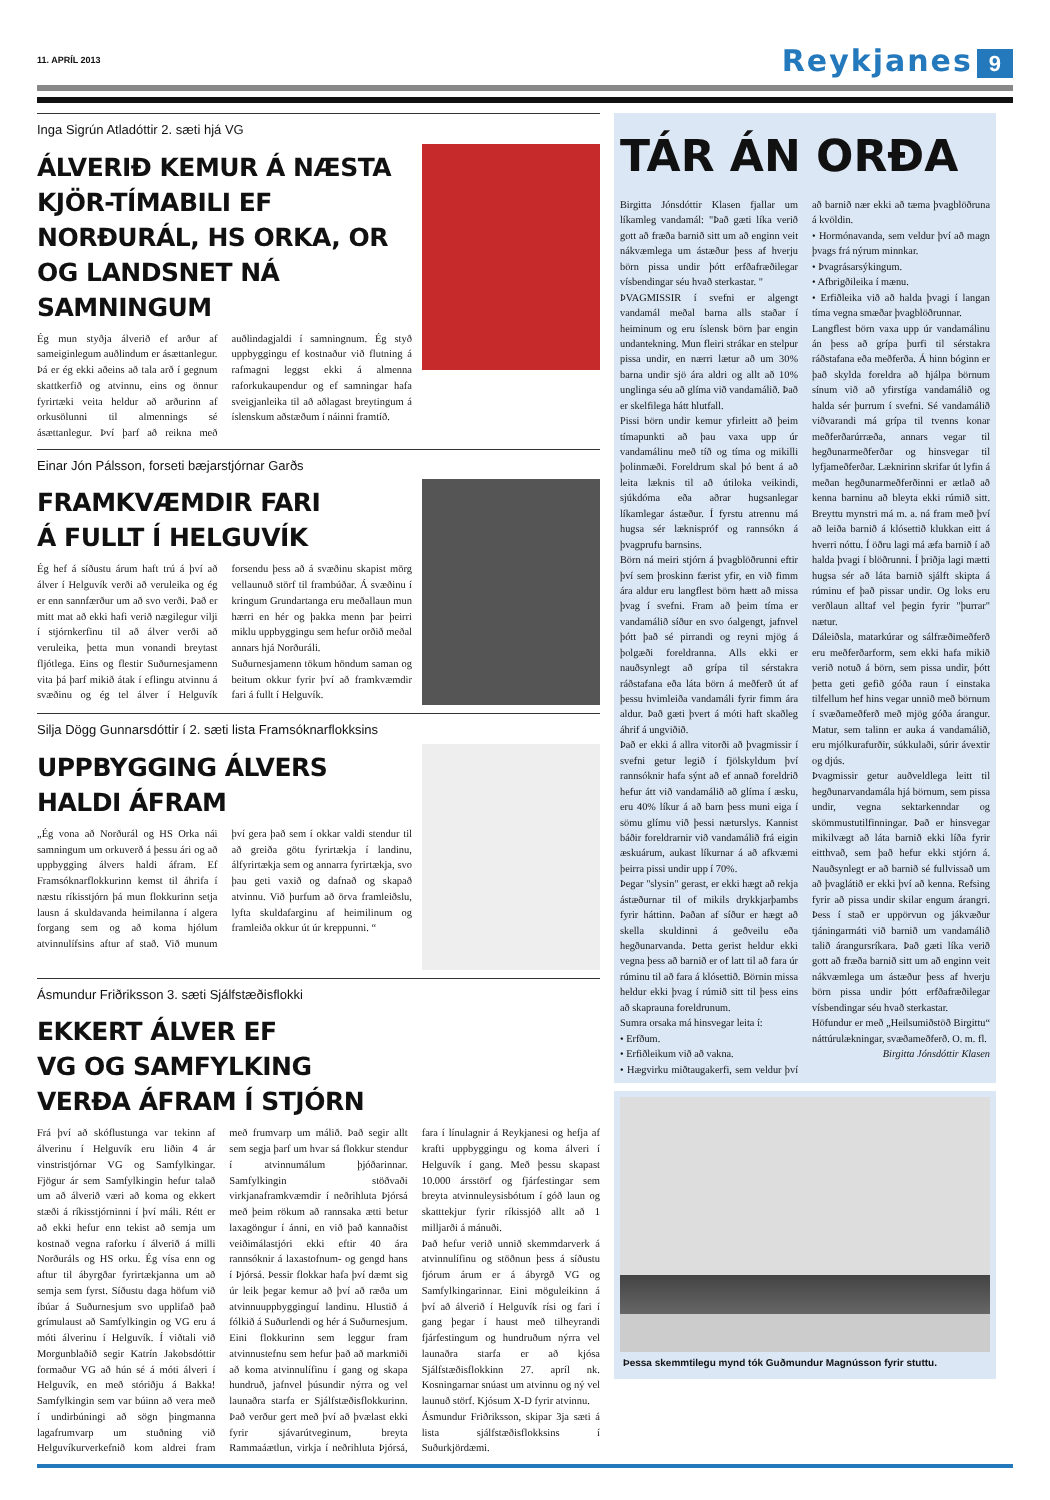11. APRÍL 2013 Reykjanes 9
Inga Sigrún Atladóttir 2. sæti hjá VG
ÁLVERIÐ KEMUR Á NÆSTA KJÖR-TÍMABILI EF NORÐURÁL, HS ORKA, OR OG LANDSNET NÁ SAMNINGUM
Ég mun styðja álverið ef arður af sameiginlegum auðlindum er ásættanlegur. Þá er ég ekki aðeins að tala arð í gegnum skattkerfið og atvinnu, eins og önnur fyrirtæki veita heldur að arðurinn af orkusölunni til almennings sé ásættanlegur. Því þarf að reikna með auðlindagjaldi í samningnum. Ég styð uppbyggingu ef kostnaður við flutning á rafmagni leggst ekki á almenna raforkukaupendur og ef samningar hafa sveigjanleika til að aðlagast breytingum á íslenskum aðstæðum í náinni framtíð.
Einar Jón Pálsson, forseti bæjarstjórnar Garðs
FRAMKVÆMDIR FARI
Á FULLT Í HELGUVÍK
Ég hef á síðustu árum haft trú á því að álver í Helguvík verði að veruleika og ég er enn sannfærður um að svo verði. Það er mitt mat að ekki hafi verið nægilegur vilji í stjórnkerfinu til að álver verði að veruleika, þetta mun vonandi breytast fljótlega. Eins og flestir Suðurnesjamenn vita þá þarf mikið átak í eflingu atvinnu á svæðinu og ég tel álver í Helguvík forsendu þess að á svæðinu skapist mörg vellaunuð störf til frambúðar. Á svæðinu í kringum Grundartanga eru meðallaun mun hærri en hér og þakka menn þar þeirri miklu uppbyggingu sem hefur orðið meðal annars hjá Norðuráli.
Suðurnesjamenn tökum höndum saman og beitum okkur fyrir því að framkvæmdir fari á fullt í Helguvík.
Silja Dögg Gunnarsdóttir í 2. sæti lista Framsóknarflokksins
UPPBYGGING ÁLVERS
HALDI ÁFRAM
„Ég vona að Norðurál og HS Orka nái samningum um orkuverð á þessu ári og að uppbygging álvers haldi áfram. Ef Framsóknarflokkurinn kemst til áhrifa í næstu ríkisstjórn þá mun flokkurinn setja lausn á skuldavanda heimilanna í algera forgang sem og að koma hjólum atvinnulífsins aftur af stað. Við munum því gera það sem í okkar valdi stendur til að greiða götu fyrirtækja í landinu, álfyrirtækja sem og annarra fyrirtækja, svo þau geti vaxið og dafnað og skapað atvinnu. Við þurfum að örva framleiðslu, lyfta skuldafarginu af heimilinum og framleiða okkur út úr kreppunni. “
Ásmundur Friðriksson 3. sæti Sjálfstæðisflokki
EKKERT ÁLVER EF
VG OG SAMFYLKING
VERÐA ÁFRAM Í STJÓRN
Frá því að skóflustunga var tekinn af álverinu í Helguvík eru liðin 4 ár vinstristjórnar VG og Samfylkingar. Fjögur ár sem Samfylkingin hefur talað um að álverið væri að koma og ekkert stæði á ríkisstjórninni í því máli. Rétt er að ekki hefur enn tekist að semja um kostnað vegna raforku í álverið á milli Norðuráls og HS orku. Ég vísa enn og aftur til ábyrgðar fyrirtækjanna um að semja sem fyrst. Síðustu daga höfum við íbúar á Suðurnesjum svo upplifað það grímulaust að Samfylkingin og VG eru á móti álverinu í Helguvík. Í viðtali við Morgunblaðið segir Katrín Jakobsdóttir formaður VG að hún sé á móti álveri í Helguvík, en með stóriðju á Bakka! Samfylkingin sem var búinn að vera með í undirbúningi að sögn þingmanna lagafrumvarp um stuðning við Helguvíkurverkefnið kom aldrei fram með frumvarp um málið. Það segir allt sem segja þarf um hvar sá flokkur stendur í atvinnumálum þjóðarinnar. Samfylkingin stöðvaði virkjanaframkvæmdir í neðrihluta Þjórsá með þeim rökum að rannsaka ætti betur laxagöngur í ánni, en við það kannaðist veiðimálastjóri ekki eftir 40 ára rannsóknir á laxastofnum- og gengd hans í Þjórsá. Þessir flokkar hafa því dæmt sig úr leik þegar kemur að því að ræða um atvinnuuppbygginguí landinu. Hlustið á fólkið á Suðurlendi og hér á Suðurnesjum.
Eini flokkurinn sem leggur fram atvinnustefnu sem hefur það að markmiði að koma atvinnulífinu í gang og skapa hundruð, jafnvel þúsundir nýrra og vel launaðra starfa er Sjálfstæðisflokkurinn. Það verður gert með því að þvælast ekki fyrir sjávarútveginum, breyta Rammaáætlun, virkja í neðrihluta Þjórsá, fara í línulagnir á Reykjanesi og hefja af krafti uppbyggingu og koma álveri í Helguvík í gang. Með þessu skapast 10.000 ársstörf og fjárfestingar sem breyta atvinnuleysisbótum í góð laun og skatttekjur fyrir ríkissjóð allt að 1 milljarði á mánuði.
Það hefur verið unnið skemmdarverk á atvinnulífinu og stöðnun þess á síðustu fjórum árum er á ábyrgð VG og Samfylkingarinnar. Eini möguleikinn á því að álverið í Helguvík rísi og fari í gang þegar í haust með tilheyrandi fjárfestingum og hundruðum nýrra vel launaðra starfa er að kjósa Sjálfstæðisflokkinn 27. apríl nk. Kosningarnar snúast um atvinnu og ný vel launuð störf. Kjósum X-D fyrir atvinnu.
Ásmundur Friðriksson, skipar 3ja sæti á lista sjálfstæðisflokksins í Suðurkjördæmi.
TÁR ÁN ORÐA
Birgitta Jónsdóttir Klasen fjallar um líkamleg vandamál: "Það gæti líka verið gott að fræða barnið sitt um að enginn veit nákvæmlega um ástæður þess af hverju börn pissa undir þótt erfðafræðilegar vísbendingar séu hvað sterkastar. "
ÞVAGMISSIR í svefni er algengt vandamál meðal barna alls staðar í heiminum og eru íslensk börn þar engin undantekning. Mun fleiri strákar en stelpur pissa undir, en nærri lætur að um 30% barna undir sjö ára aldri og allt að 10% unglinga séu að glíma við vandamálið. Það er skelfilega hátt hlutfall.
Pissi börn undir kemur yfirleitt að þeim tímapunkti að þau vaxa upp úr vandamálinu með tíð og tíma og mikilli þolinmæði. Foreldrum skal þó bent á að leita læknis til að útiloka veikindi, sjúkdóma eða aðrar hugsanlegar líkamlegar ástæður. Í fyrstu atrennu má hugsa sér læknispróf og rannsókn á þvagprufu barnsins.
Börn ná meiri stjórn á þvagblöðrunni eftir því sem þroskinn færist yfir, en við fimm ára aldur eru langflest börn hætt að missa þvag í svefni. Fram að þeim tíma er vandamálið síður en svo óalgengt, jafnvel þótt það sé pirrandi og reyni mjög á þolgæði foreldranna. Alls ekki er nauðsynlegt að grípa til sérstakra ráðstafana eða láta börn á meðferð út af þessu hvimleiða vandamáli fyrir fimm ára aldur. Það gæti þvert á móti haft skaðleg áhrif á ungviðið.
Það er ekki á allra vitorði að þvagmissir í svefni getur legið í fjölskyldum því rannsóknir hafa sýnt að ef annað foreldrið hefur átt við vandamálið að glíma í æsku, eru 40% líkur á að barn þess muni eiga í sömu glímu við þessi næturslys. Kannist báðir foreldrarnir við vandamálið frá eigin æskuárum, aukast líkurnar á að afkvæmi þeirra pissi undir upp í 70%.
Þegar "slysin" gerast, er ekki hægt að rekja ástæðurnar til of mikils drykkjarþambs fyrir háttinn. Þaðan af síður er hægt að skella skuldinni á geðveilu eða hegðunarvanda. Þetta gerist heldur ekki vegna þess að barnið er of latt til að fara úr rúminu til að fara á klósettið. Börnin missa heldur ekki þvag í rúmið sitt til þess eins að skaprauna foreldrunum.
Sumra orsaka má hinsvegar leita í:
• Erfðum.
• Erfiðleikum við að vakna.
• Hægvirku miðtaugakerfi, sem veldur því að barnið nær ekki að tæma þvagblöðruna á kvöldin.
• Hormónavanda, sem veldur því að magn þvags frá nýrum minnkar.
• Þvagrásarsýkingum.
• Afbrigðileika í mænu.
• Erfiðleika við að halda þvagi í langan tíma vegna smæðar þvagblöðrunnar.
Langflest börn vaxa upp úr vandamálinu án þess að grípa þurfi til sérstakra ráðstafana eða meðferða. Á hinn bóginn er það skylda foreldra að hjálpa börnum sínum við að yfirstíga vandamálið og halda sér þurrum í svefni. Sé vandamálið viðvarandi má grípa til tvenns konar meðferðarúrræða, annars vegar til hegðunarmeðferðar og hinsvegar til lyfjameðferðar. Læknirinn skrifar út lyfin á meðan hegðunarmeðferðinni er ætlað að kenna barninu að bleyta ekki rúmið sitt. Breyttu mynstri má m. a. ná fram með því að leiða barnið á klósettið klukkan eitt á hverri nóttu. Í öðru lagi má æfa barnið í að halda þvagi í blöðrunni. Í þriðja lagi mætti hugsa sér að láta barnið sjálft skipta á rúminu ef það pissar undir. Og loks eru verðlaun alltaf vel þegin fyrir "þurrar" nætur.
Dáleiðsla, matarkúrar og sálfræðimeðferð eru meðferðarform, sem ekki hafa mikið verið notuð á börn, sem pissa undir, þótt þetta geti gefið góða raun í einstaka tilfellum hef hins vegar unnið með börnum í svæðameðferð með mjög góða árangur. Matur, sem talinn er auka á vandamálið, eru mjólkurafurðir, súkkulaði, súrir ávextir og djús.
Þvagmissir getur auðveldlega leitt til hegðunarvandamála hjá börnum, sem pissa undir, vegna sektarkenndar og skömmustutilfinningar. Það er hinsvegar mikilvægt að láta barnið ekki líða fyrir eitthvað, sem það hefur ekki stjórn á. Nauðsynlegt er að barnið sé fullvissað um að þvaglátið er ekki því að kenna. Refsing fyrir að pissa undir skilar engum árangri. Þess í stað er uppörvun og jákvæður tjáningarmáti við barnið um vandamálið talið árangursríkara. Það gæti líka verið gott að fræða barnið sitt um að enginn veit nákvæmlega um ástæður þess af hverju börn pissa undir þótt erfðafræðilegar vísbendingar séu hvað sterkastar.
Höfundur er með „Heilsumiðstöð Birgittu“ náttúrulækningar, svæðameðferð. O. m. fl.
Birgitta Jónsdóttir Klasen
Þessa skemmtilegu mynd tók Guðmundur Magnússon fyrir stuttu.